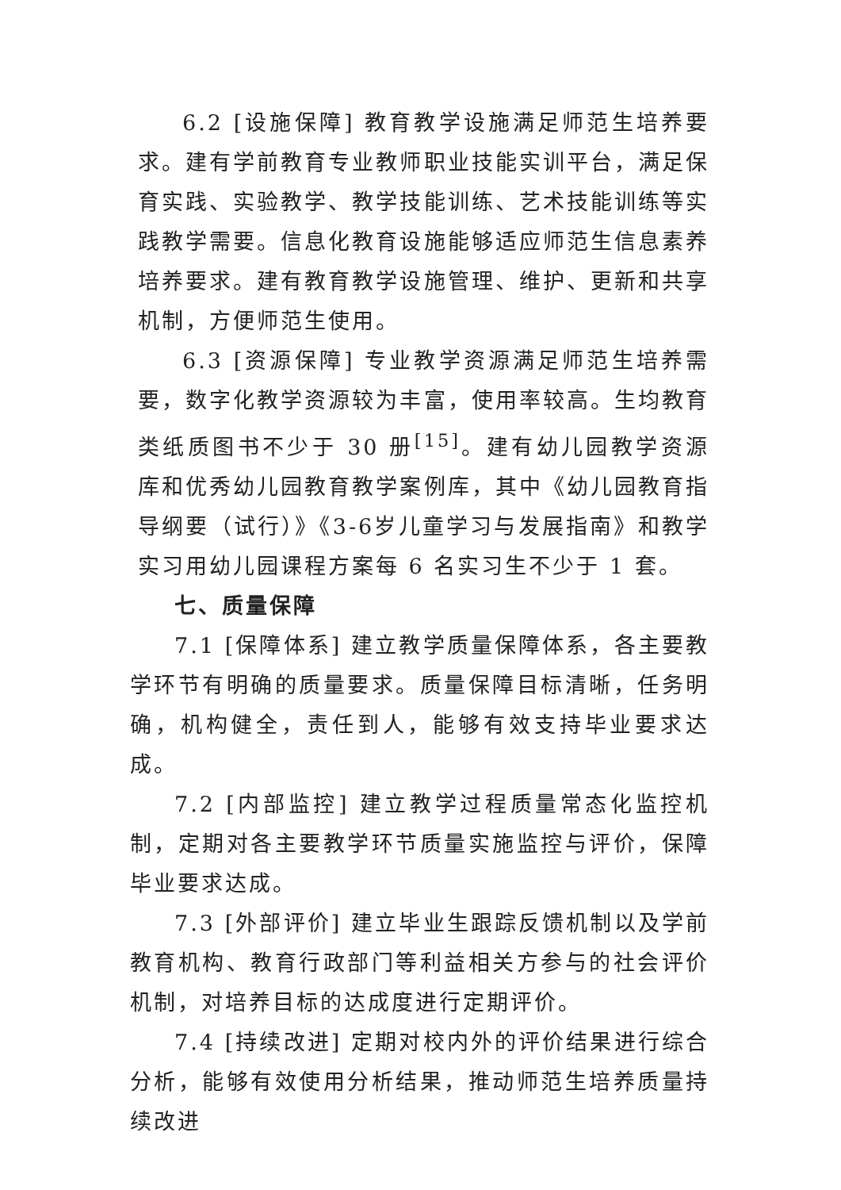6.2 [设施保障] 教育教学设施满足师范生培养要求。建有学前教育专业教师职业技能实训平台，满足保育实践、实验教学、教学技能训练、艺术技能训练等实践教学需要。信息化教育设施能够适应师范生信息素养培养要求。建有教育教学设施管理、维护、更新和共享机制，方便师范生使用。
6.3 [资源保障] 专业教学资源满足师范生培养需要，数字化教学资源较为丰富，使用率较高。生均教育类纸质图书不少于 30 册<sup>[15]</sup>。建有幼儿园教学资源库和优秀幼儿园教育教学案例库，其中《幼儿园教育指导纲要（试行）》《3-6岁儿童学习与发展指南》和教学实习用幼儿园课程方案每 6 名实习生不少于 1 套。
七、质量保障
7.1 [保障体系] 建立教学质量保障体系，各主要教学环节有明确的质量要求。质量保障目标清晰，任务明确，机构健全，责任到人，能够有效支持毕业要求达成。
7.2 [内部监控] 建立教学过程质量常态化监控机制，定期对各主要教学环节质量实施监控与评价，保障毕业要求达成。
7.3 [外部评价] 建立毕业生跟踪反馈机制以及学前教育机构、教育行政部门等利益相关方参与的社会评价机制，对培养目标的达成度进行定期评价。
7.4 [持续改进] 定期对校内外的评价结果进行综合分析，能够有效使用分析结果，推动师范生培养质量持续改进